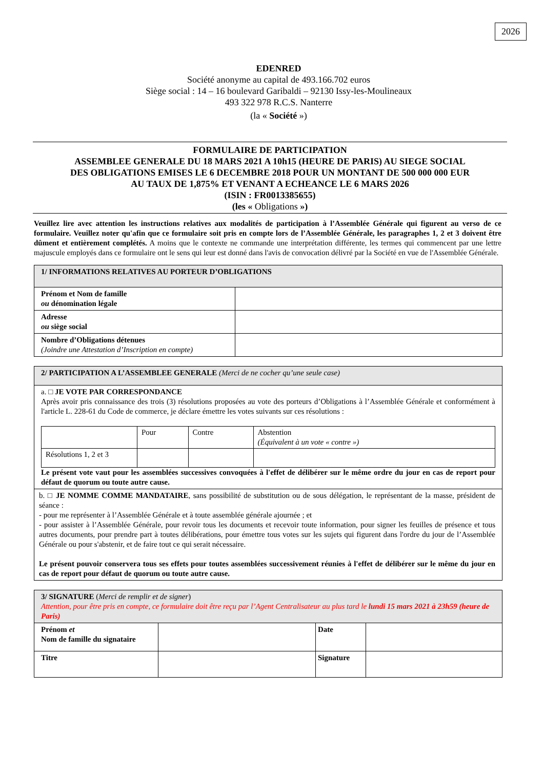2026
EDENRED
Société anonyme au capital de 493.166.702 euros
Siège social : 14 – 16 boulevard Garibaldi – 92130 Issy-les-Moulineaux
493 322 978 R.C.S. Nanterre
(la « Société »)
FORMULAIRE DE PARTICIPATION
ASSEMBLEE GENERALE DU 18 MARS 2021 A 10h15 (HEURE DE PARIS) AU SIEGE SOCIAL
DES OBLIGATIONS EMISES LE 6 DECEMBRE 2018 POUR UN MONTANT DE 500 000 000 EUR
AU TAUX DE 1,875% ET VENANT A ECHEANCE LE 6 MARS 2026
(ISIN : FR0013385655)
(les « Obligations »)
Veuillez lire avec attention les instructions relatives aux modalités de participation à l’Assemblée Générale qui figurent au verso de ce formulaire. Veuillez noter qu'afin que ce formulaire soit pris en compte lors de l’Assemblée Générale, les paragraphes 1, 2 et 3 doivent être dûment et entièrement complétés. A moins que le contexte ne commande une interprétation différente, les termes qui commencent par une lettre majuscule employés dans ce formulaire ont le sens qui leur est donné dans l'avis de convocation délivré par la Société en vue de l'Assemblée Générale.
| 1/ INFORMATIONS RELATIVES AU PORTEUR D’OBLIGATIONS | |
| Prénom et Nom de famille ou dénomination légale | |
| Adresse ou siège social | |
| Nombre d’Obligations détenues (Joindre une Attestation d’Inscription en compte) | |
| 2/ PARTICIPATION A L’ASSEMBLEE GENERALE (Merci de ne cocher qu’une seule case) |
| a. □ JE VOTE PAR CORRESPONDANCE Après avoir pris connaissance des trois (3) résolutions proposées au vote des porteurs d’Obligations à l’Assemblée Générale et conformément à l'article L. 228-61 du Code de commerce, je déclare émettre les votes suivants sur ces résolutions : / / Pour / Contre / Abstention (Équivalent à un vote « contre ») / / Résolutions 1, 2 et 3 / / / / Le présent vote vaut pour les assemblées successives convoquées à l'effet de délibérer sur le même ordre du jour en cas de report pour défaut de quorum ou toute autre cause. |
| b. □ JE NOMME COMME MANDATAIRE , sans possibilité de substitution ou de sous délégation, le représentant de la masse, président de séance : - pour me représenter à l’Assemblée Générale et à toute assemblée générale ajournée ; et - pour assister à l’Assemblée Générale, pour revoir tous les documents et recevoir toute information, pour signer les feuilles de présence et tous autres documents, pour prendre part à toutes délibérations, pour émettre tous votes sur les sujets qui figurent dans l'ordre du jour de l’Assemblée Générale ou pour s'abstenir, et de faire tout ce qui serait nécessaire. Le présent pouvoir conservera tous ses effets pour toutes assemblées successivement réunies à l'effet de délibérer sur le même du jour en cas de report pour défaut de quorum ou toute autre cause. |
| 3/ SIGNATURE ( Merci de remplir et de signer ) Attention, pour être pris en compte, ce formulaire doit être reçu par l’Agent Centralisateur au plus tard le lundi 15 mars 2021 à 23h59 (heure de Paris) | | | |
| Prénom et Nom de famille du signataire | | Date | |
| Titre | | Signature | |